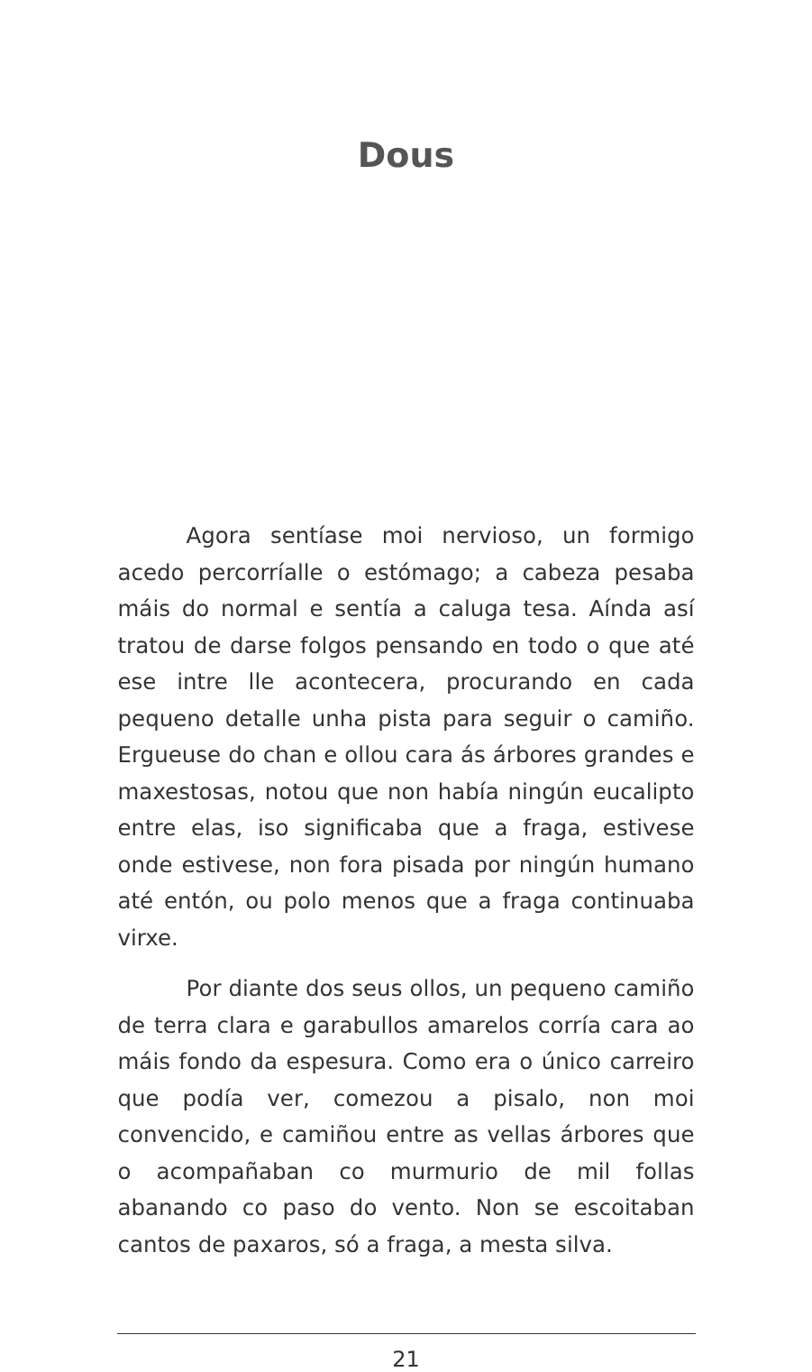Dous
Agora sentíase moi nervioso, un formigo acedo percorríalle o estómago; a cabeza pesaba máis do normal e sentía a caluga tesa. Aínda así tratou de darse folgos pensando en todo o que até ese intre lle acontecera, procurando en cada pequeno detalle unha pista para seguir o camiño. Ergueuse do chan e ollou cara ás árbores grandes e maxestosas, notou que non había ningún eucalipto entre elas, iso significaba que a fraga, estivese onde estivese, non fora pisada por ningún humano até entón, ou polo menos que a fraga continuaba virxe.
Por diante dos seus ollos, un pequeno camiño de terra clara e garabullos amarelos corría cara ao máis fondo da espesura. Como era o único carreiro que podía ver, comezou a pisalo, non moi convencido, e camiñou entre as vellas árbores que o acompañaban co murmurio de mil follas abanando co paso do vento. Non se escoitaban cantos de paxaros, só a fraga, a mesta silva.
21